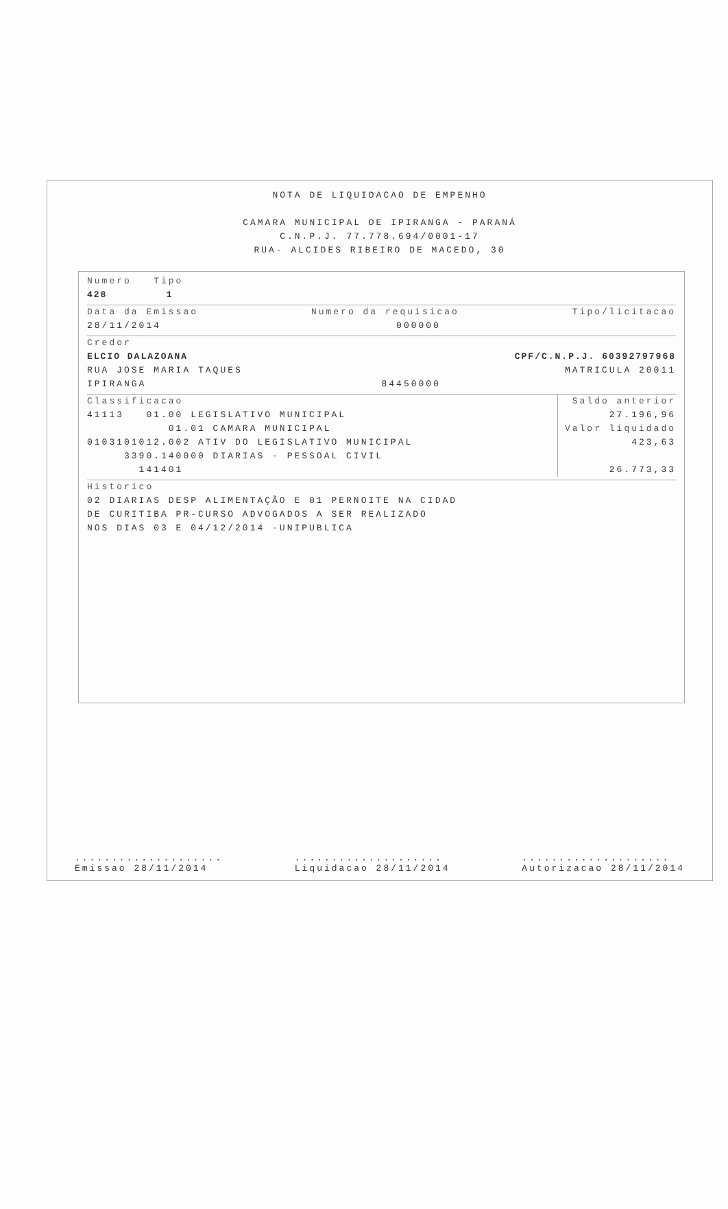NOTA DE LIQUIDACAO DE EMPENHO
CAMARA MUNICIPAL DE IPIRANGA - PARANÁ
C.N.P.J. 77.778.694/0001-17
RUA- ALCIDES RIBEIRO DE MACEDO, 30
Numero Tipo
428 1
Data da Emissao Numero da requisicao Tipo/licitacao
28/11/2014 000000
Credor
ELCIO DALAZOANA CPF/C.N.P.J. 60392797968
RUA JOSE MARIA TAQUES MATRICULA 20011
IPIRANGA 84450000
Classificacao
41113 01.00 LEGISLATIVO MUNICIPAL
01.01 CAMARA MUNICIPAL
0103101012.002 ATIV DO LEGISLATIVO MUNICIPAL
3390.140000 DIARIAS - PESSOAL CIVIL
141401
Saldo anterior
27.196,96
Valor liquidado
423,63
26.773,33
Historico
02 DIARIAS DESP ALIMENTAÇÃO E 01 PERNOITE NA CIDAD
DE CURITIBA PR-CURSO ADVOGADOS A SER REALIZADO
NOS DIAS 03 E 04/12/2014 -UNIPUBLICA
....................
Emissao 28/11/2014....................
Liquidacao 28/11/2014....................
Autorizacao 28/11/2014